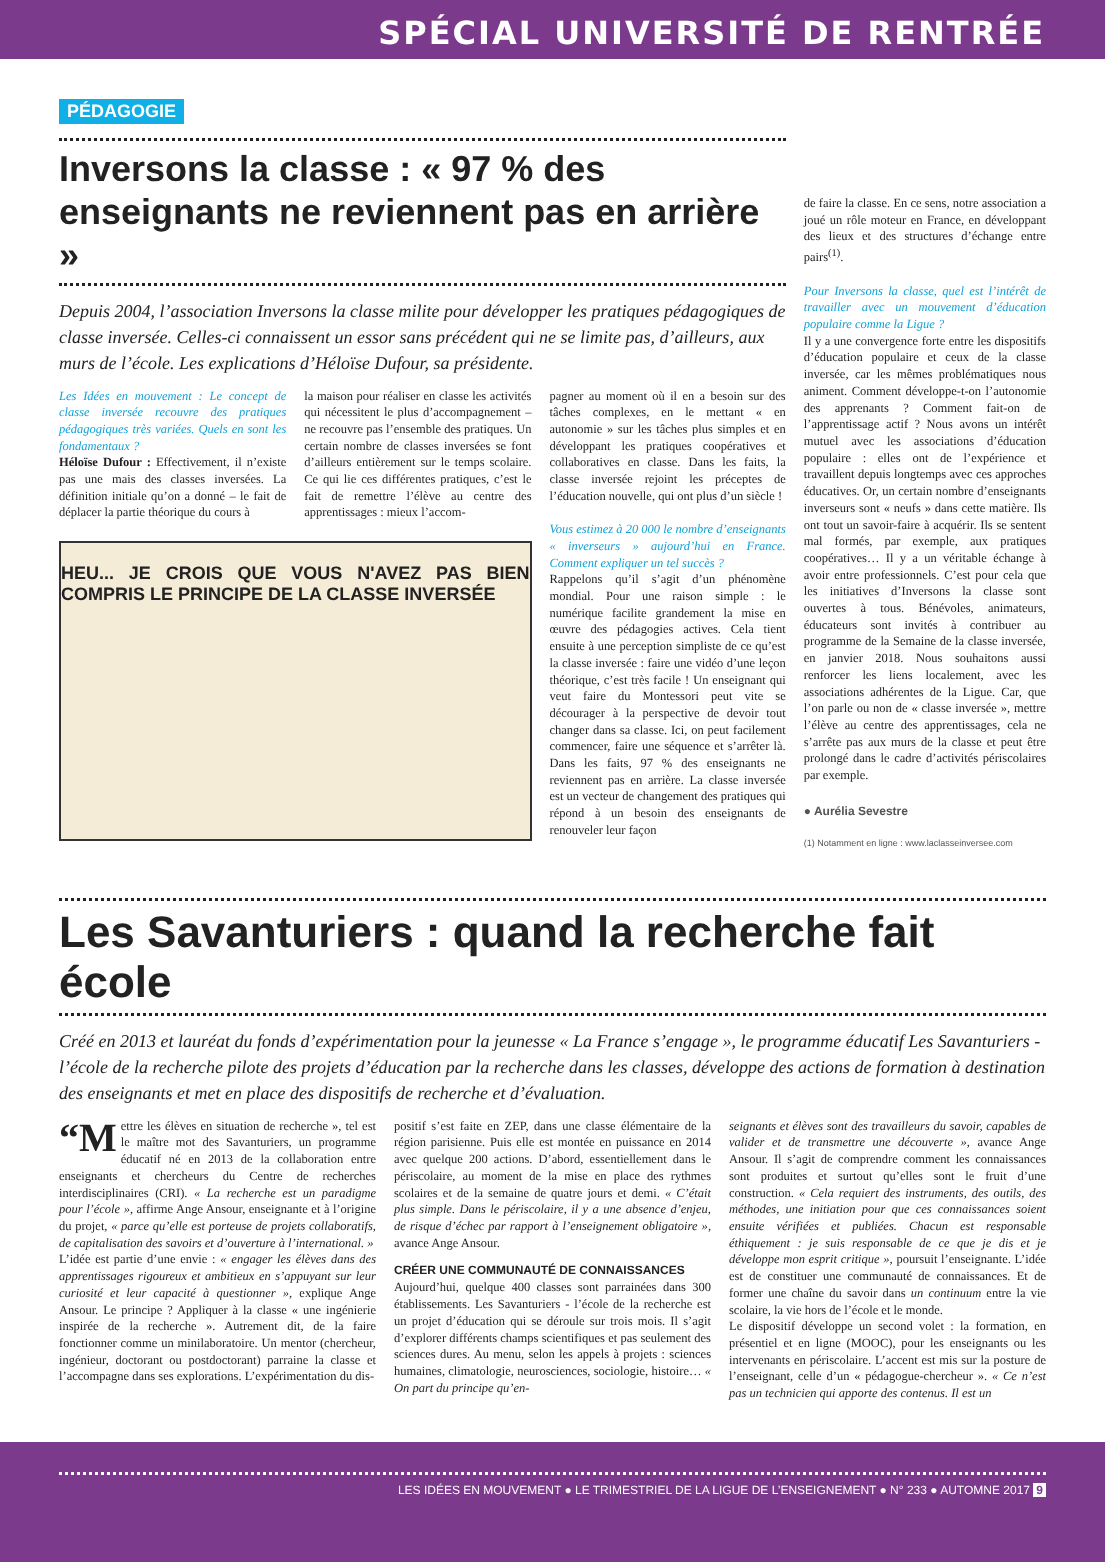SPÉCIAL UNIVERSITÉ DE RENTRÉE
PÉDAGOGIE
Inversons la classe : « 97 % des enseignants ne reviennent pas en arrière »
Depuis 2004, l’association Inversons la classe milite pour développer les pratiques pédagogiques de classe inversée. Celles-ci connaissent un essor sans précédent qui ne se limite pas, d’ailleurs, aux murs de l’école. Les explications d’Héloïse Dufour, sa présidente.
Les Idées en mouvement : Le concept de classe inversée recouvre des pratiques pédagogiques très variées. Quels en sont les fondamentaux ?
Héloïse Dufour : Effectivement, il n’existe pas une mais des classes inversées. La définition initiale qu’on a donné – le fait de déplacer la partie théorique du cours à
la maison pour réaliser en classe les activités qui nécessitent le plus d’accompagnement – ne recouvre pas l’ensemble des pratiques. Un certain nombre de classes inversées se font d’ailleurs entièrement sur le temps scolaire. Ce qui lie ces différentes pratiques, c’est le fait de remettre l’élève au centre des apprentissages : mieux l’accom-
HEU... JE CROIS QUE VOUS N'AVEZ PAS BIEN COMPRIS LE PRINCIPE DE LA CLASSE INVERSÉE
pagner au moment où il en a besoin sur des tâches complexes, en le mettant « en autonomie » sur les tâches plus simples et en développant les pratiques coopératives et collaboratives en classe. Dans les faits, la classe inversée rejoint les préceptes de l’éducation nouvelle, qui ont plus d’un siècle !
Vous estimez à 20 000 le nombre d’enseignants « inverseurs » aujourd’hui en France. Comment expliquer un tel succès ?
Rappelons qu’il s’agit d’un phénomène mondial. Pour une raison simple : le numérique facilite grandement la mise en œuvre des pédagogies actives. Cela tient ensuite à une perception simpliste de ce qu’est la classe inversée : faire une vidéo d’une leçon théorique, c’est très facile ! Un enseignant qui veut faire du Montessori peut vite se décourager à la perspective de devoir tout changer dans sa classe. Ici, on peut facilement commencer, faire une séquence et s’arrêter là. Dans les faits, 97 % des enseignants ne reviennent pas en arrière. La classe inversée est un vecteur de changement des pratiques qui répond à un besoin des enseignants de renouveler leur façon
de faire la classe. En ce sens, notre association a joué un rôle moteur en France, en développant des lieux et des structures d’échange entre pairs<sup>(1)</sup>.
Pour Inversons la classe, quel est l’intérêt de travailler avec un mouvement d’éducation populaire comme la Ligue ?
Il y a une convergence forte entre les dispositifs d’éducation populaire et ceux de la classe inversée, car les mêmes problématiques nous animent. Comment développe-t-on l’autonomie des apprenants ? Comment fait-on de l’apprentissage actif ? Nous avons un intérêt mutuel avec les associations d’éducation populaire : elles ont de l’expérience et travaillent depuis longtemps avec ces approches éducatives. Or, un certain nombre d’enseignants inverseurs sont « neufs » dans cette matière. Ils ont tout un savoir-faire à acquérir. Ils se sentent mal formés, par exemple, aux pratiques coopératives… Il y a un véritable échange à avoir entre professionnels. C’est pour cela que les initiatives d’Inversons la classe sont ouvertes à tous. Bénévoles, animateurs, éducateurs sont invités à contribuer au programme de la Semaine de la classe inversée, en janvier 2018. Nous souhaitons aussi renforcer les liens localement, avec les associations adhérentes de la Ligue. Car, que l’on parle ou non de « classe inversée », mettre l’élève au centre des apprentissages, cela ne s’arrête pas aux murs de la classe et peut être prolongé dans le cadre d’activités périscolaires par exemple.
● Aurélia Sevestre
(1) Notamment en ligne : www.laclasseinversee.com
Les Savanturiers : quand la recherche fait école
Créé en 2013 et lauréat du fonds d’expérimentation pour la jeunesse « La France s’engage », le programme éducatif Les Savanturiers - l’école de la recherche pilote des projets d’éducation par la recherche dans les classes, développe des actions de formation à destination des enseignants et met en place des dispositifs de recherche et d’évaluation.
“M ettre les élèves en situation de recherche », tel est le maître mot des Savanturiers, un programme éducatif né en 2013 de la collaboration entre enseignants et chercheurs du Centre de recherches interdisciplinaires (CRI). « La recherche est un paradigme pour l’école », affirme Ange Ansour, enseignante et à l’origine du projet, « parce qu’elle est porteuse de projets collaboratifs, de capitalisation des savoirs et d’ouverture à l’international. »
L’idée est partie d’une envie : « engager les élèves dans des apprentissages rigoureux et ambitieux en s’appuyant sur leur curiosité et leur capacité à questionner », explique Ange Ansour. Le principe ? Appliquer à la classe « une ingénierie inspirée de la recherche ». Autrement dit, de la faire fonctionner comme un minilaboratoire. Un mentor (chercheur, ingénieur, doctorant ou postdoctorant) parraine la classe et l’accompagne dans ses explorations. L’expérimentation du dis-
positif s’est faite en ZEP, dans une classe élémentaire de la région parisienne. Puis elle est montée en puissance en 2014 avec quelque 200 actions. D’abord, essentiellement dans le périscolaire, au moment de la mise en place des rythmes scolaires et de la semaine de quatre jours et demi. « C’était plus simple. Dans le périscolaire, il y a une absence d’enjeu, de risque d’échec par rapport à l’enseignement obligatoire », avance Ange Ansour.
CRÉER UNE COMMUNAUTÉ DE CONNAISSANCES
Aujourd’hui, quelque 400 classes sont parrainées dans 300 établissements. Les Savanturiers - l’école de la recherche est un projet d’éducation qui se déroule sur trois mois. Il s’agit d’explorer différents champs scientifiques et pas seulement des sciences dures. Au menu, selon les appels à projets : sciences humaines, climatologie, neurosciences, sociologie, histoire… « On part du principe qu’en-
seignants et élèves sont des travailleurs du savoir, capables de valider et de transmettre une découverte », avance Ange Ansour. Il s’agit de comprendre comment les connaissances sont produites et surtout qu’elles sont le fruit d’une construction. « Cela requiert des instruments, des outils, des méthodes, une initiation pour que ces connaissances soient ensuite vérifiées et publiées. Chacun est responsable éthiquement : je suis responsable de ce que je dis et je développe mon esprit critique », poursuit l’enseignante. L’idée est de constituer une communauté de connaissances. Et de former une chaîne du savoir dans un continuum entre la vie scolaire, la vie hors de l’école et le monde.
Le dispositif développe un second volet : la formation, en présentiel et en ligne (MOOC), pour les enseignants ou les intervenants en périscolaire. L’accent est mis sur la posture de l’enseignant, celle d’un « pédagogue-chercheur ». « Ce n’est pas un technicien qui apporte des contenus. Il est un
LES IDÉES EN MOUVEMENT ● LE TRIMESTRIEL DE LA LIGUE DE L’ENSEIGNEMENT ● N° 233 ● AUTOMNE 2017 9